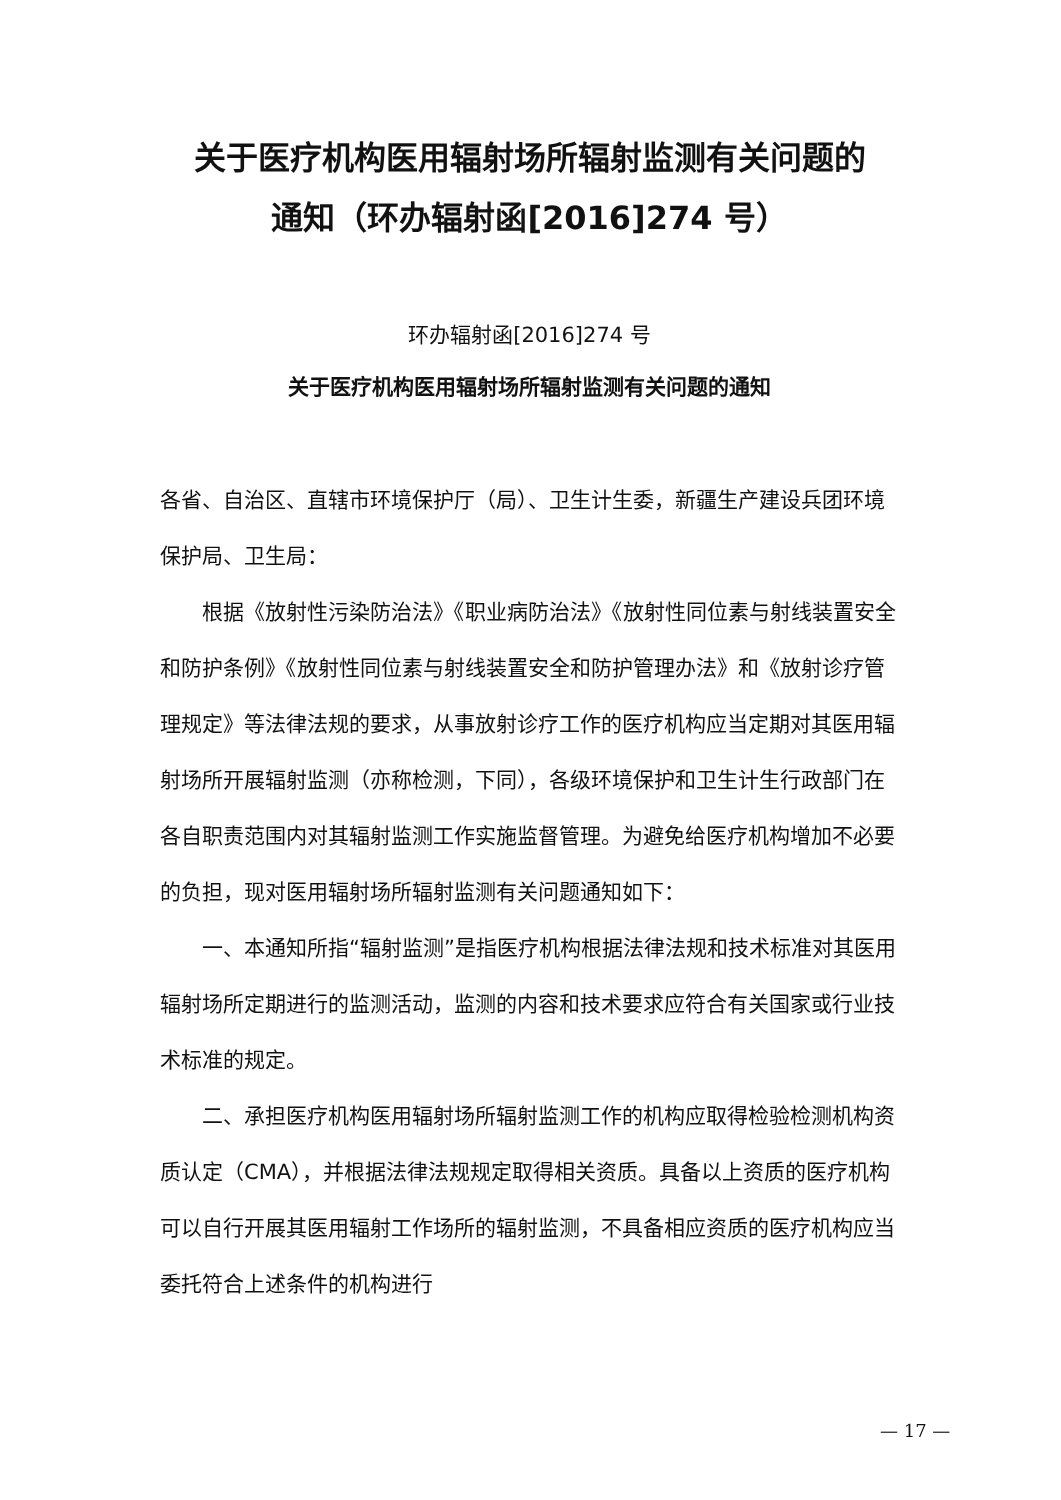关于医疗机构医用辐射场所辐射监测有关问题的
通知（环办辐射函[2016]274 号）
环办辐射函[2016]274 号
关于医疗机构医用辐射场所辐射监测有关问题的通知
各省、自治区、直辖市环境保护厅（局）、卫生计生委，新疆生产建设兵团环境保护局、卫生局：
根据《放射性污染防治法》《职业病防治法》《放射性同位素与射线装置安全和防护条例》《放射性同位素与射线装置安全和防护管理办法》和《放射诊疗管理规定》等法律法规的要求，从事放射诊疗工作的医疗机构应当定期对其医用辐射场所开展辐射监测（亦称检测，下同），各级环境保护和卫生计生行政部门在各自职责范围内对其辐射监测工作实施监督管理。为避免给医疗机构增加不必要的负担，现对医用辐射场所辐射监测有关问题通知如下：
一、本通知所指“辐射监测”是指医疗机构根据法律法规和技术标准对其医用辐射场所定期进行的监测活动，监测的内容和技术要求应符合有关国家或行业技术标准的规定。
二、承担医疗机构医用辐射场所辐射监测工作的机构应取得检验检测机构资质认定（CMA），并根据法律法规规定取得相关资质。具备以上资质的医疗机构可以自行开展其医用辐射工作场所的辐射监测，不具备相应资质的医疗机构应当委托符合上述条件的机构进行
— 17 —